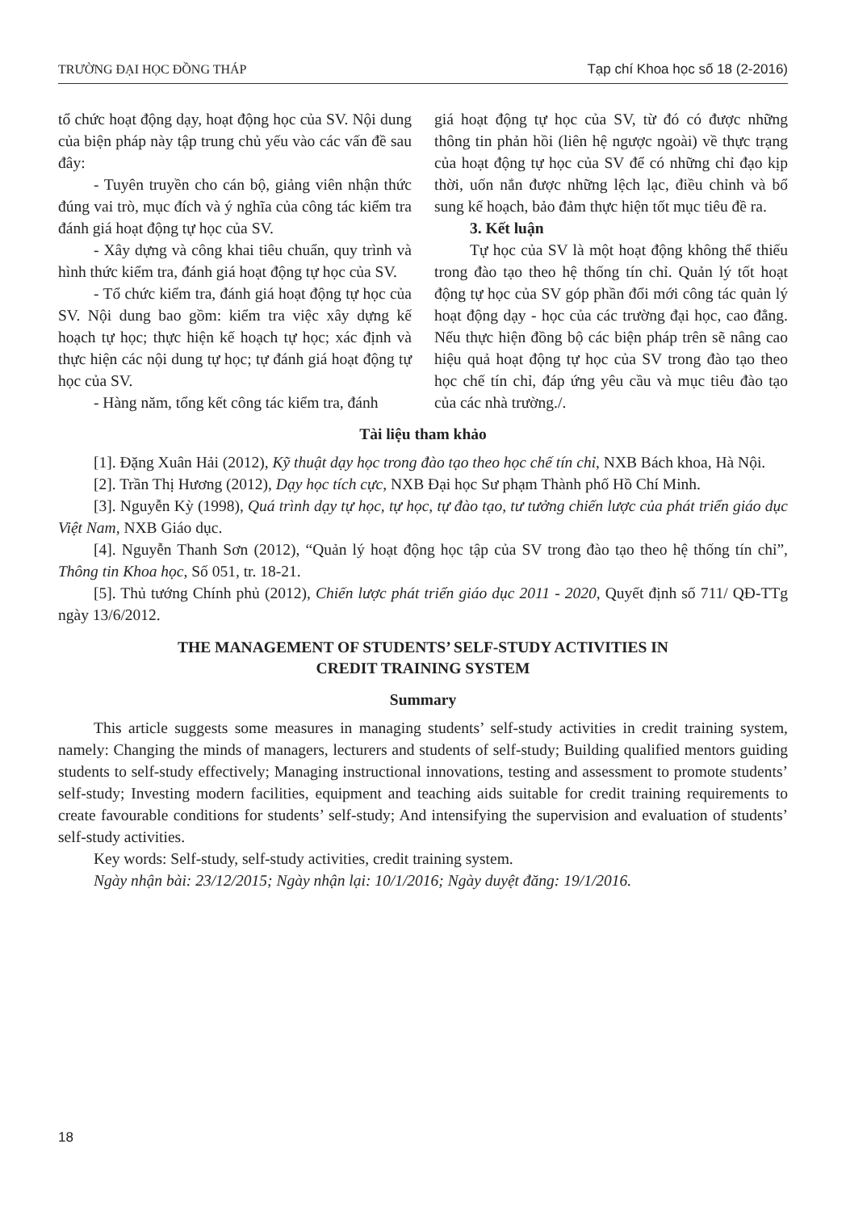TRƯỜNG ĐẠI HỌC ĐỒNG THÁP Tạp chí Khoa học số 18 (2-2016)
tổ chức hoạt động dạy, hoạt động học của SV. Nội dung của biện pháp này tập trung chủ yếu vào các vấn đề sau đây:
- Tuyên truyền cho cán bộ, giảng viên nhận thức đúng vai trò, mục đích và ý nghĩa của công tác kiểm tra đánh giá hoạt động tự học của SV.
- Xây dựng và công khai tiêu chuẩn, quy trình và hình thức kiểm tra, đánh giá hoạt động tự học của SV.
- Tổ chức kiểm tra, đánh giá hoạt động tự học của SV. Nội dung bao gồm: kiểm tra việc xây dựng kế hoạch tự học; thực hiện kế hoạch tự học; xác định và thực hiện các nội dung tự học; tự đánh giá hoạt động tự học của SV.
- Hàng năm, tổng kết công tác kiểm tra, đánh
giá hoạt động tự học của SV, từ đó có được những thông tin phản hồi (liên hệ ngược ngoài) về thực trạng của hoạt động tự học của SV để có những chỉ đạo kịp thời, uốn nắn được những lệch lạc, điều chỉnh và bổ sung kế hoạch, bảo đảm thực hiện tốt mục tiêu đề ra.
3. Kết luận
Tự học của SV là một hoạt động không thể thiếu trong đào tạo theo hệ thống tín chỉ. Quản lý tốt hoạt động tự học của SV góp phần đổi mới công tác quản lý hoạt động dạy - học của các trường đại học, cao đẳng. Nếu thực hiện đồng bộ các biện pháp trên sẽ nâng cao hiệu quả hoạt động tự học của SV trong đào tạo theo học chế tín chỉ, đáp ứng yêu cầu và mục tiêu đào tạo của các nhà trường./.
Tài liệu tham khảo
[1]. Đặng Xuân Hải (2012), Kỹ thuật dạy học trong đào tạo theo học chế tín chỉ, NXB Bách khoa, Hà Nội.
[2]. Trần Thị Hương (2012), Dạy học tích cực, NXB Đại học Sư phạm Thành phố Hồ Chí Minh.
[3]. Nguyễn Kỳ (1998), Quá trình dạy tự học, tự học, tự đào tạo, tư tưởng chiến lược của phát triển giáo dục Việt Nam, NXB Giáo dục.
[4]. Nguyễn Thanh Sơn (2012), “Quản lý hoạt động học tập của SV trong đào tạo theo hệ thống tín chỉ”, Thông tin Khoa học, Số 051, tr. 18-21.
[5]. Thủ tướng Chính phủ (2012), Chiến lược phát triển giáo dục 2011 - 2020, Quyết định số 711/ QĐ-TTg ngày 13/6/2012.
THE MANAGEMENT OF STUDENTS’ SELF-STUDY ACTIVITIES IN
CREDIT TRAINING SYSTEM
Summary
This article suggests some measures in managing students’ self-study activities in credit training system, namely: Changing the minds of managers, lecturers and students of self-study; Building qualified mentors guiding students to self-study effectively; Managing instructional innovations, testing and assessment to promote students’ self-study; Investing modern facilities, equipment and teaching aids suitable for credit training requirements to create favourable conditions for students’ self-study; And intensifying the supervision and evaluation of students’ self-study activities.
Key words: Self-study, self-study activities, credit training system.
Ngày nhận bài: 23/12/2015; Ngày nhận lại: 10/1/2016; Ngày duyệt đăng: 19/1/2016.
18